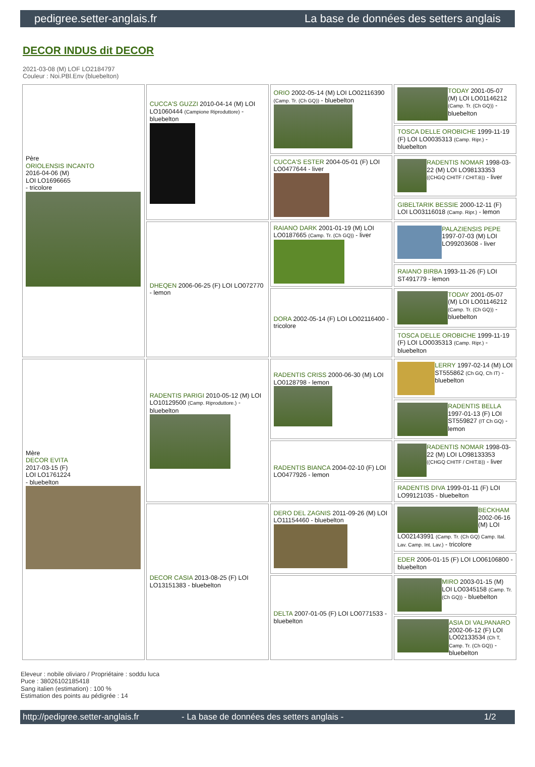pedigree.setter-anglais.fr La base de données des setters anglais
DECOR INDUS dit DECOR
2021-03-08 (M) LOF LO2184797
Couleur : Noi.PBl.Env (bluebelton)
| Père ORIOLENSIS INCANTO 2016-04-06 (M) LOI LO1696665 - tricolore | CUCCA'S GUZZI 2010-04-14 (M) LOI LO1060444 (Campione Riproduttore) - bluebelton | ORIO 2002-05-14 (M) LOI LO02116390 (Camp. Tr. (Ch GQ)) - bluebelton | TODAY 2001-05-07 (M) LOI LO01146212 (Camp. Tr. (Ch GQ)) - bluebelton |
| | | | TOSCA DELLE OROBICHE 1999-11-19 (F) LOI LO0035313 (Camp. Ripr.) - bluebelton |
| | | CUCCA'S ESTER 2004-05-01 (F) LOI LO0477644 - liver | RADENTIS NOMAR 1998-03-22 (M) LOI LO98133353 ((CHGQ CHITF / CHIT.B)) - liver |
| | | | GIBELTARIK BESSIE 2000-12-11 (F) LOI LO03116018 (Camp. Ripr.) - lemon |
| | DHEQEN 2006-06-25 (F) LOI LO072770 - lemon | RAIANO DARK 2001-01-19 (M) LOI LO0187665 (Camp. Tr. (Ch GQ)) - liver | PALAZIENSIS PEPE 1997-07-03 (M) LOI LO99203608 - liver |
| | | | RAIANO BIRBA 1993-11-26 (F) LOI ST491779 - lemon |
| | | DORA 2002-05-14 (F) LOI LO02116400 - tricolore | TODAY 2001-05-07 (M) LOI LO01146212 (Camp. Tr. (Ch GQ)) - bluebelton |
| | | | TOSCA DELLE OROBICHE 1999-11-19 (F) LOI LO0035313 (Camp. Ripr.) - bluebelton |
| Mère DECOR EVITA 2017-03-15 (F) LOI LO1761224 - bluebelton | RADENTIS PARIGI 2010-05-12 (M) LOI LO10129500 (Camp. Riproduttore.) - bluebelton | RADENTIS CRISS 2000-06-30 (M) LOI LO0128798 - lemon | LERRY 1997-02-14 (M) LOI ST555862 (Ch GQ, Ch IT) - bluebelton |
| | | | RADENTIS BELLA 1997-01-13 (F) LOI ST559827 (IT Ch GQ) - lemon |
| | | RADENTIS BIANCA 2004-02-10 (F) LOI LO0477926 - lemon | RADENTIS NOMAR 1998-03-22 (M) LOI LO98133353 ((CHGQ CHITF / CHIT.B)) - liver |
| | | | RADENTIS DIVA 1999-01-11 (F) LOI LO99121035 - bluebelton |
| | DECOR CASIA 2013-08-25 (F) LOI LO13151383 - bluebelton | DERO DEL ZAGNIS 2011-09-26 (M) LOI LO11154460 - bluebelton | BECKHAM 2002-06-16 (M) LOI LO02143991 (Camp. Tr. (Ch GQ) Camp. Ital. Lav. Camp. Int. Lav.) - tricolore |
| | | | EDER 2006-01-15 (F) LOI LO06106800 - bluebelton |
| | | DELTA 2007-01-05 (F) LOI LO0771533 - bluebelton | MIRO 2003-01-15 (M) LOI LO0345158 (Camp. Tr. (Ch GQ)) - bluebelton |
| | | | ASIA DI VALPANARO 2002-06-12 (F) LOI LO02133534 (Ch T, Camp. Tr. (Ch GQ)) - bluebelton |
Eleveur : nobile oliviaro / Propriétaire : soddu luca
Puce : 38026102185418
Sang italien (estimation) : 100 %
Estimation des points au pédigrée : 14
http://pedigree.setter-anglais.fr - La base de données des setters anglais - 1/2